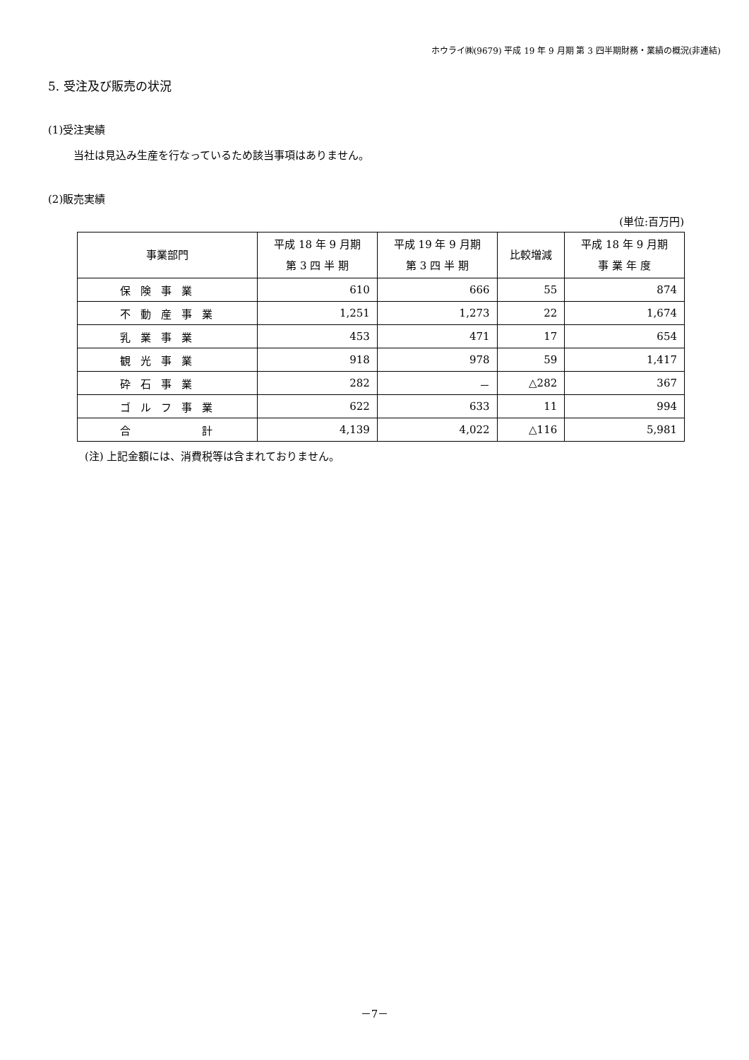ホウライ㈱(9679) 平成 19 年 9 月期 第 3 四半期財務・業績の概況(非連結)
5. 受注及び販売の状況
(1)受注実績
当社は見込み生産を行なっているため該当事項はありません。
(2)販売実績
(単位:百万円)
| 事業部門 | 平成 18 年 9 月期 第 3 四 半 期 | 平成 19 年 9 月期 第 3 四 半 期 | 比較増減 | 平成 18 年 9 月期 事 業 年 度 |
| --- | --- | --- | --- | --- |
| 保険事業 | 610 | 666 | 55 | 874 |
| 不動産事業 | 1,251 | 1,273 | 22 | 1,674 |
| 乳業事業 | 453 | 471 | 17 | 654 |
| 観光事業 | 918 | 978 | 59 | 1,417 |
| 砕石事業 | 282 | － | △282 | 367 |
| ゴルフ事業 | 622 | 633 | 11 | 994 |
| 合 計 | 4,139 | 4,022 | △116 | 5,981 |
(注) 上記金額には、消費税等は含まれておりません。
－7－